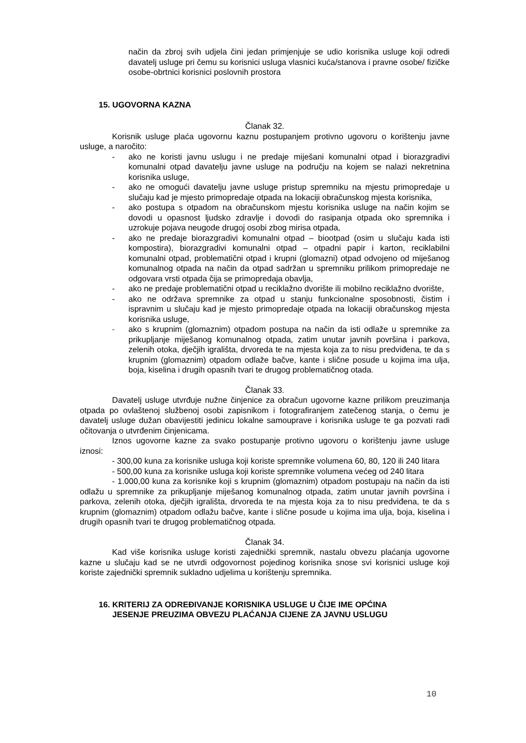način da zbroj svih udjela čini jedan primjenjuje se udio korisnika usluge koji odredi davatelj usluge pri čemu su korisnici usluga vlasnici kuća/stanova i pravne osobe/ fizičke osobe-obrtnici korisnici poslovnih prostora
15. UGOVORNA KAZNA
Članak 32.
Korisnik usluge plaća ugovornu kaznu postupanjem protivno ugovoru o korištenju javne usluge, a naročito:
- ako ne koristi javnu uslugu i ne predaje miješani komunalni otpad i biorazgradivi komunalni otpad davatelju javne usluge na području na kojem se nalazi nekretnina korisnika usluge,
- ako ne omogući davatelju javne usluge pristup spremniku na mjestu primopredaje u slučaju kad je mjesto primopredaje otpada na lokaciji obračunskog mjesta korisnika,
- ako postupa s otpadom na obračunskom mjestu korisnika usluge na način kojim se dovodi u opasnost ljudsko zdravlje i dovodi do rasipanja otpada oko spremnika i uzrokuje pojava neugode drugoj osobi zbog mirisa otpada,
- ako ne predaje biorazgradivi komunalni otpad – biootpad (osim u slučaju kada isti kompostira), biorazgradivi komunalni otpad – otpadni papir i karton, reciklabilni komunalni otpad, problematični otpad i krupni (glomazni) otpad odvojeno od miješanog komunalnog otpada na način da otpad sadržan u spremniku prilikom primopredaje ne odgovara vrsti otpada čija se primopredaja obavlja,
- ako ne predaje problematični otpad u reciklažno dvorište ili mobilno reciklažno dvorište,
- ako ne održava spremnike za otpad u stanju funkcionalne sposobnosti, čistim i ispravnim u slučaju kad je mjesto primopredaje otpada na lokaciji obračunskog mjesta korisnika usluge,
- ako s krupnim (glomaznim) otpadom postupa na način da isti odlaže u spremnike za prikupljanje miješanog komunalnog otpada, zatim unutar javnih površina i parkova, zelenih otoka, dječjih igrališta, drvoreda te na mjesta koja za to nisu predviđena, te da s krupnim (glomaznim) otpadom odlaže bačve, kante i slične posude u kojima ima ulja, boja, kiselina i drugih opasnih tvari te drugog problematičnog otada.
Članak 33.
Davatelj usluge utvrđuje nužne činjenice za obračun ugovorne kazne prilikom preuzimanja otpada po ovlaštenoj službenoj osobi zapisnikom i fotografiranjem zatečenog stanja, o čemu je davatelj usluge dužan obavijestiti jedinicu lokalne samouprave i korisnika usluge te ga pozvati radi očitovanja o utvrđenim činjenicama.
Iznos ugovorne kazne za svako postupanje protivno ugovoru o korištenju javne usluge iznosi:
- 300,00 kuna za korisnike usluga koji koriste spremnike volumena 60, 80, 120 ili 240 litara
- 500,00 kuna za korisnike usluga koji koriste spremnike volumena većeg od 240 litara
- 1.000,00 kuna za korisnike koji s krupnim (glomaznim) otpadom postupaju na način da isti odlažu u spremnike za prikupljanje miješanog komunalnog otpada, zatim unutar javnih površina i parkova, zelenih otoka, dječjih igrališta, drvoreda te na mjesta koja za to nisu predviđena, te da s krupnim (glomaznim) otpadom odlažu bačve, kante i slične posude u kojima ima ulja, boja, kiselina i drugih opasnih tvari te drugog problematičnog otpada.
Članak 34.
Kad više korisnika usluge koristi zajednički spremnik, nastalu obvezu plaćanja ugovorne kazne u slučaju kad se ne utvrdi odgovornost pojedinog korisnika snose svi korisnici usluge koji koriste zajednički spremnik sukladno udjelima u korištenju spremnika.
16. KRITERIJ ZA ODREĐIVANJE KORISNIKA USLUGE U ČIJE IME OPĆINA
JESENJE PREUZIMA OBVEZU PLAĆANJA CIJENE ZA JAVNU USLUGU
10